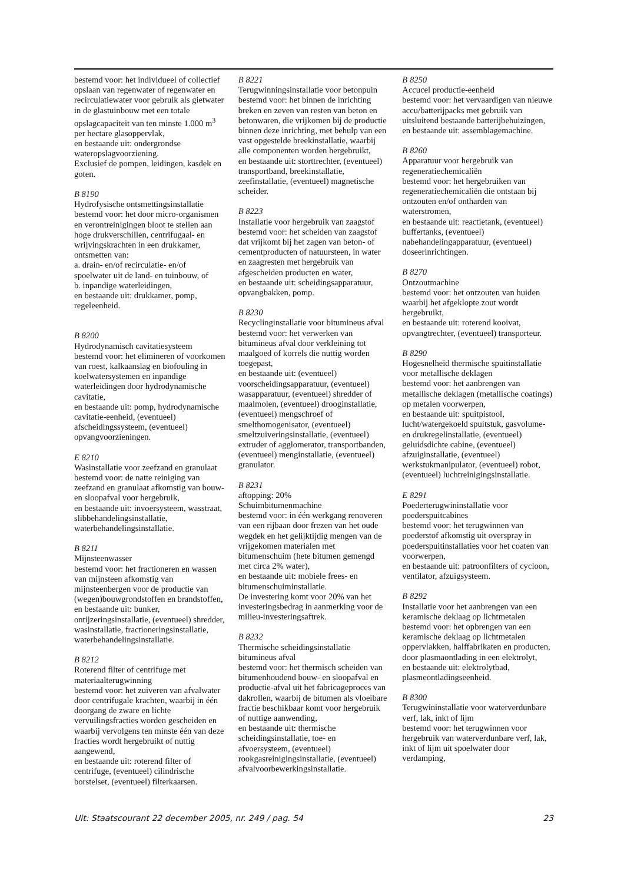bestemd voor: het individueel of collectief opslaan van regenwater of regenwater en recirculatiewater voor gebruik als gietwater in de glastuinbouw met een totale opslagcapaciteit van ten minste 1.000 m<sup>3</sup> per hectare glasoppervlak,
en bestaande uit: ondergrondse wateropslagvoorziening.
Exclusief de pompen, leidingen, kasdek en goten.
B 8190
Hydrofysische ontsmettingsinstallatie
bestemd voor: het door micro-organismen en verontreinigingen bloot te stellen aan hoge drukverschillen, centrifugaal- en wrijvingskrachten in een drukkamer, ontsmetten van:
a. drain- en/of recirculatie- en/of spoelwater uit de land- en tuinbouw, of
b. inpandige waterleidingen,
en bestaande uit: drukkamer, pomp, regeleenheid.
B 8200
Hydrodynamisch cavitatiesysteem
bestemd voor: het elimineren of voorkomen van roest, kalkaanslag en biofouling in koelwatersystemen en inpandige waterleidingen door hydrodynamische cavitatie,
en bestaande uit: pomp, hydrodynamische cavitatie-eenheid, (eventueel) afscheidingssysteem, (eventueel) opvangvoorzieningen.
E 8210
Wasinstallatie voor zeefzand en granulaat
bestemd voor: de natte reiniging van zeefzand en granulaat afkomstig van bouw- en sloopafval voor hergebruik,
en bestaande uit: invoersysteem, wasstraat, slibbehandelingsinstallatie, waterbehandelingsinstallatie.
B 8211
Mijnsteenwasser
bestemd voor: het fractioneren en wassen van mijnsteen afkomstig van mijnsteenbergen voor de productie van (wegen)bouwgrondstoffen en brandstoffen,
en bestaande uit: bunker, ontijzeringsinstallatie, (eventueel) shredder, wasinstallatie, fractioneringsinstallatie, waterbehandelingsinstallatie.
B 8212
Roterend filter of centrifuge met materiaalterugwinning
bestemd voor: het zuiveren van afvalwater door centrifugale krachten, waarbij in één doorgang de zware en lichte vervuilingsfracties worden gescheiden en waarbij vervolgens ten minste één van deze fracties wordt hergebruikt of nuttig aangewend,
en bestaande uit: roterend filter of centrifuge, (eventueel) cilindrische borstelset, (eventueel) filterkaarsen.
B 8221
Terugwinningsinstallatie voor betonpuin
bestemd voor: het binnen de inrichting breken en zeven van resten van beton en betonwaren, die vrijkomen bij de productie binnen deze inrichting, met behulp van een vast opgestelde breekinstallatie, waarbij alle componenten worden hergebruikt,
en bestaande uit: storttrechter, (eventueel) transportband, breekinstallatie, zeefinstallatie, (eventueel) magnetische scheider.
B 8223
Installatie voor hergebruik van zaagstof
bestemd voor: het scheiden van zaagstof dat vrijkomt bij het zagen van beton- of cementproducten of natuursteen, in water en zaagresten met hergebruik van afgescheiden producten en water,
en bestaande uit: scheidingsapparatuur, opvangbakken, pomp.
B 8230
Recyclinginstallatie voor bitumineus afval
bestemd voor: het verwerken van bitumineus afval door verkleining tot maalgoed of korrels die nuttig worden toegepast,
en bestaande uit: (eventueel) voorscheidingsapparatuur, (eventueel) wasapparatuur, (eventueel) shredder of maalmolen, (eventueel) drooginstallatie, (eventueel) mengschroef of smelthomogenisator, (eventueel) smeltzuiveringsinstallatie, (eventueel) extruder of agglomerator, transportbanden, (eventueel) menginstallatie, (eventueel) granulator.
B 8231
aftopping: 20%
Schuimbitumenmachine
bestemd voor: in één werkgang renoveren van een rijbaan door frezen van het oude wegdek en het gelijktijdig mengen van de vrijgekomen materialen met bitumenschuim (hete bitumen gemengd met circa 2% water),
en bestaande uit: mobiele frees- en bitumenschuiminstallatie.
De investering komt voor 20% van het investeringsbedrag in aanmerking voor de milieu-investeringsaftrek.
B 8232
Thermische scheidingsinstallatie bitumineus afval
bestemd voor: het thermisch scheiden van bitumenhoudend bouw- en sloopafval en productie-afval uit het fabricageproces van dakrollen, waarbij de bitumen als vloeibare fractie beschikbaar komt voor hergebruik of nuttige aanwending,
en bestaande uit: thermische scheidingsinstallatie, toe- en afvoersysteem, (eventueel) rookgasreinigingsinstallatie, (eventueel) afvalvoorbewerkingsinstallatie.
B 8250
Accucel productie-eenheid
bestemd voor: het vervaardigen van nieuwe accu/batterijpacks met gebruik van uitsluitend bestaande batterijbehuizingen,
en bestaande uit: assemblagemachine.
B 8260
Apparatuur voor hergebruik van regeneratiechemicaliën
bestemd voor: het hergebruiken van regeneratiechemicaliën die ontstaan bij ontzouten en/of ontharden van waterstromen,
en bestaande uit: reactietank, (eventueel) buffertanks, (eventueel) nabehandelingapparatuur, (eventueel) doseerinrichtingen.
B 8270
Ontzoutmachine
bestemd voor: het ontzouten van huiden waarbij het afgeklopte zout wordt hergebruikt,
en bestaande uit: roterend kooivat, opvangtrechter, (eventueel) transporteur.
B 8290
Hogesnelheid thermische spuitinstallatie voor metallische deklagen
bestemd voor: het aanbrengen van metallische deklagen (metallische coatings) op metalen voorwerpen,
en bestaande uit: spuitpistool, lucht/watergekoeld spuitstuk, gasvolume- en drukregelinstallatie, (eventueel) geluidsdichte cabine, (eventueel) afzuiginstallatie, (eventueel) werkstukmanipulator, (eventueel) robot, (eventueel) luchtreinigingsinstallatie.
E 8291
Poederterugwininstallatie voor poederspuitcabines
bestemd voor: het terugwinnen van poederstof afkomstig uit overspray in poederspuitinstallaties voor het coaten van voorwerpen,
en bestaande uit: patroonfilters of cycloon, ventilator, afzuigsysteem.
B 8292
Installatie voor het aanbrengen van een keramische deklaag op lichtmetalen
bestemd voor: het opbrengen van een keramische deklaag op lichtmetalen oppervlakken, halffabrikaten en producten, door plasmaontlading in een elektrolyt,
en bestaande uit: elektrolytbad, plasmeontladingseenheid.
B 8300
Terugwininstallatie voor waterverdunbare verf, lak, inkt of lijm
bestemd voor: het terugwinnen voor hergebruik van waterverdunbare verf, lak, inkt of lijm uit spoelwater door verdamping,
Uit: Staatscourant 22 december 2005, nr. 249 / pag. 54 23